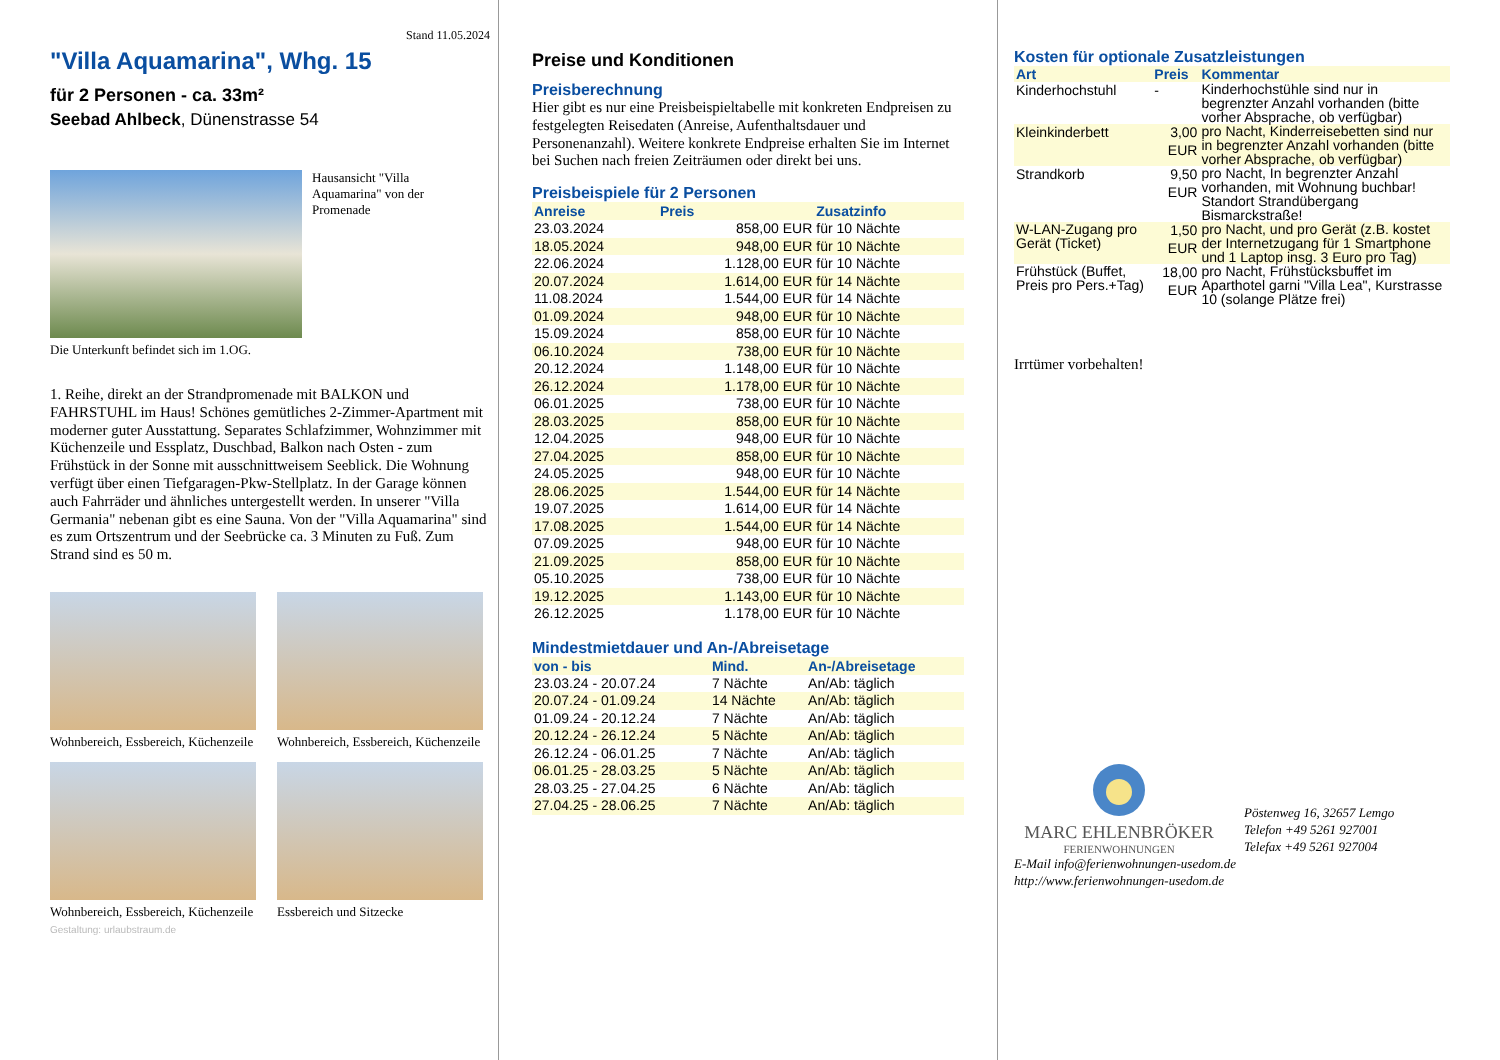Stand 11.05.2024
"Villa Aquamarina", Whg. 15
für 2 Personen - ca. 33m²
Seebad Ahlbeck, Dünenstrasse 54
Hausansicht "Villa Aquamarina" von der Promenade
Die Unterkunft befindet sich im 1.OG.
1. Reihe, direkt an der Strandpromenade mit BALKON und FAHRSTUHL im Haus! Schönes gemütliches 2-Zimmer-Apartment mit moderner guter Ausstattung. Separates Schlafzimmer, Wohnzimmer mit Küchenzeile und Essplatz, Duschbad, Balkon nach Osten - zum Frühstück in der Sonne mit ausschnittweisem Seeblick. Die Wohnung verfügt über einen Tiefgaragen-Pkw-Stellplatz. In der Garage können auch Fahrräder und ähnliches untergestellt werden. In unserer "Villa Germania" nebenan gibt es eine Sauna. Von der "Villa Aquamarina" sind es zum Ortszentrum und der Seebrücke ca. 3 Minuten zu Fuß. Zum Strand sind es 50 m.
Wohnbereich, Essbereich, Küchenzeile
Wohnbereich, Essbereich, Küchenzeile
Wohnbereich, Essbereich, Küchenzeile
Essbereich und Sitzecke
Gestaltung: urlaubstraum.de
Preise und Konditionen
Preisberechnung
Hier gibt es nur eine Preisbeispieltabelle mit konkreten Endpreisen zu festgelegten Reisedaten (Anreise, Aufenthaltsdauer und Personenanzahl). Weitere konkrete Endpreise erhalten Sie im Internet bei Suchen nach freien Zeiträumen oder direkt bei uns.
Preisbeispiele für 2 Personen
| Anreise | Preis | Zusatzinfo |
| --- | --- | --- |
| 23.03.2024 | 858,00 EUR | für 10 Nächte |
| 18.05.2024 | 948,00 EUR | für 10 Nächte |
| 22.06.2024 | 1.128,00 EUR | für 10 Nächte |
| 20.07.2024 | 1.614,00 EUR | für 14 Nächte |
| 11.08.2024 | 1.544,00 EUR | für 14 Nächte |
| 01.09.2024 | 948,00 EUR | für 10 Nächte |
| 15.09.2024 | 858,00 EUR | für 10 Nächte |
| 06.10.2024 | 738,00 EUR | für 10 Nächte |
| 20.12.2024 | 1.148,00 EUR | für 10 Nächte |
| 26.12.2024 | 1.178,00 EUR | für 10 Nächte |
| 06.01.2025 | 738,00 EUR | für 10 Nächte |
| 28.03.2025 | 858,00 EUR | für 10 Nächte |
| 12.04.2025 | 948,00 EUR | für 10 Nächte |
| 27.04.2025 | 858,00 EUR | für 10 Nächte |
| 24.05.2025 | 948,00 EUR | für 10 Nächte |
| 28.06.2025 | 1.544,00 EUR | für 14 Nächte |
| 19.07.2025 | 1.614,00 EUR | für 14 Nächte |
| 17.08.2025 | 1.544,00 EUR | für 14 Nächte |
| 07.09.2025 | 948,00 EUR | für 10 Nächte |
| 21.09.2025 | 858,00 EUR | für 10 Nächte |
| 05.10.2025 | 738,00 EUR | für 10 Nächte |
| 19.12.2025 | 1.143,00 EUR | für 10 Nächte |
| 26.12.2025 | 1.178,00 EUR | für 10 Nächte |
Mindestmietdauer und An-/Abreisetage
| von - bis | Mind. | An-/Abreisetage |
| --- | --- | --- |
| 23.03.24 - 20.07.24 | 7 Nächte | An/Ab: täglich |
| 20.07.24 - 01.09.24 | 14 Nächte | An/Ab: täglich |
| 01.09.24 - 20.12.24 | 7 Nächte | An/Ab: täglich |
| 20.12.24 - 26.12.24 | 5 Nächte | An/Ab: täglich |
| 26.12.24 - 06.01.25 | 7 Nächte | An/Ab: täglich |
| 06.01.25 - 28.03.25 | 5 Nächte | An/Ab: täglich |
| 28.03.25 - 27.04.25 | 6 Nächte | An/Ab: täglich |
| 27.04.25 - 28.06.25 | 7 Nächte | An/Ab: täglich |
Kosten für optionale Zusatzleistungen
| Art | Preis | Kommentar |
| --- | --- | --- |
| Kinderhochstuhl | - | Kinderhochstühle sind nur in begrenzter Anzahl vorhanden (bitte vorher Absprache, ob verfügbar) |
| Kleinkinderbett | 3,00 EUR | pro Nacht, Kinderreisebetten sind nur in begrenzter Anzahl vorhanden (bitte vorher Absprache, ob verfügbar) |
| Strandkorb | 9,50 EUR | pro Nacht, In begrenzter Anzahl vorhanden, mit Wohnung buchbar! Standort Strandübergang Bismarckstraße! |
| W-LAN-Zugang pro Gerät (Ticket) | 1,50 EUR | pro Nacht, und pro Gerät (z.B. kostet der Internetzugang für 1 Smartphone und 1 Laptop insg. 3 Euro pro Tag) |
| Frühstück (Buffet, Preis pro Pers.+Tag) | 18,00 EUR | pro Nacht, Frühstücksbuffet im Aparthotel garni "Villa Lea", Kurstrasse 10 (solange Plätze frei) |
Irrtümer vorbehalten!
MARC EHLENBRÖKER
FERIENWOHNUNGEN
Pöstenweg 16, 32657 Lemgo
Telefon +49 5261 927001
Telefax +49 5261 927004
E-Mail info@ferienwohnungen-usedom.de
http://www.ferienwohnungen-usedom.de